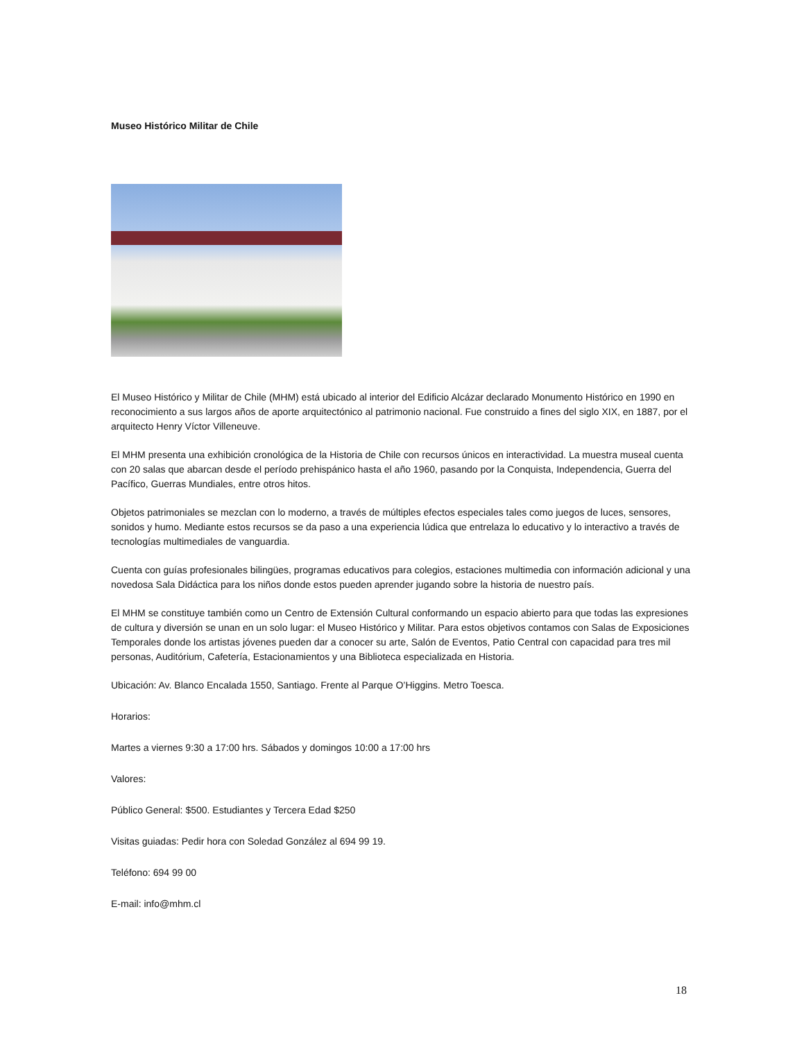Museo Histórico Militar de Chile
El Museo Histórico y Militar de Chile (MHM) está ubicado al interior del Edificio Alcázar declarado Monumento Histórico en 1990 en reconocimiento a sus largos años de aporte arquitectónico al patrimonio nacional. Fue construido a fines del siglo XIX, en 1887, por el arquitecto Henry Víctor Villeneuve.
El MHM presenta una exhibición cronológica de la Historia de Chile con recursos únicos en interactividad. La muestra museal cuenta con 20 salas que abarcan desde el período prehispánico hasta el año 1960, pasando por la Conquista, Independencia, Guerra del Pacífico, Guerras Mundiales, entre otros hitos.
Objetos patrimoniales se mezclan con lo moderno, a través de múltiples efectos especiales tales como juegos de luces, sensores, sonidos y humo. Mediante estos recursos se da paso a una experiencia lúdica que entrelaza lo educativo y lo interactivo a través de tecnologías multimediales de vanguardia.
Cuenta con guías profesionales bilingües, programas educativos para colegios, estaciones multimedia con información adicional y una novedosa Sala Didáctica para los niños donde estos pueden aprender jugando sobre la historia de nuestro país.
El MHM se constituye también como un Centro de Extensión Cultural conformando un espacio abierto para que todas las expresiones de cultura y diversión se unan en un solo lugar: el Museo Histórico y Militar. Para estos objetivos contamos con Salas de Exposiciones Temporales donde los artistas jóvenes pueden dar a conocer su arte, Salón de Eventos, Patio Central con capacidad para tres mil personas, Auditórium, Cafetería, Estacionamientos y una Biblioteca especializada en Historia.
Ubicación: Av. Blanco Encalada 1550, Santiago. Frente al Parque O’Higgins. Metro Toesca.
Horarios:
Martes a viernes 9:30 a 17:00 hrs. Sábados y domingos 10:00 a 17:00 hrs
Valores:
Público General: $500. Estudiantes y Tercera Edad $250
Visitas guiadas: Pedir hora con Soledad González al 694 99 19.
Teléfono: 694 99 00
E-mail: info@mhm.cl
18